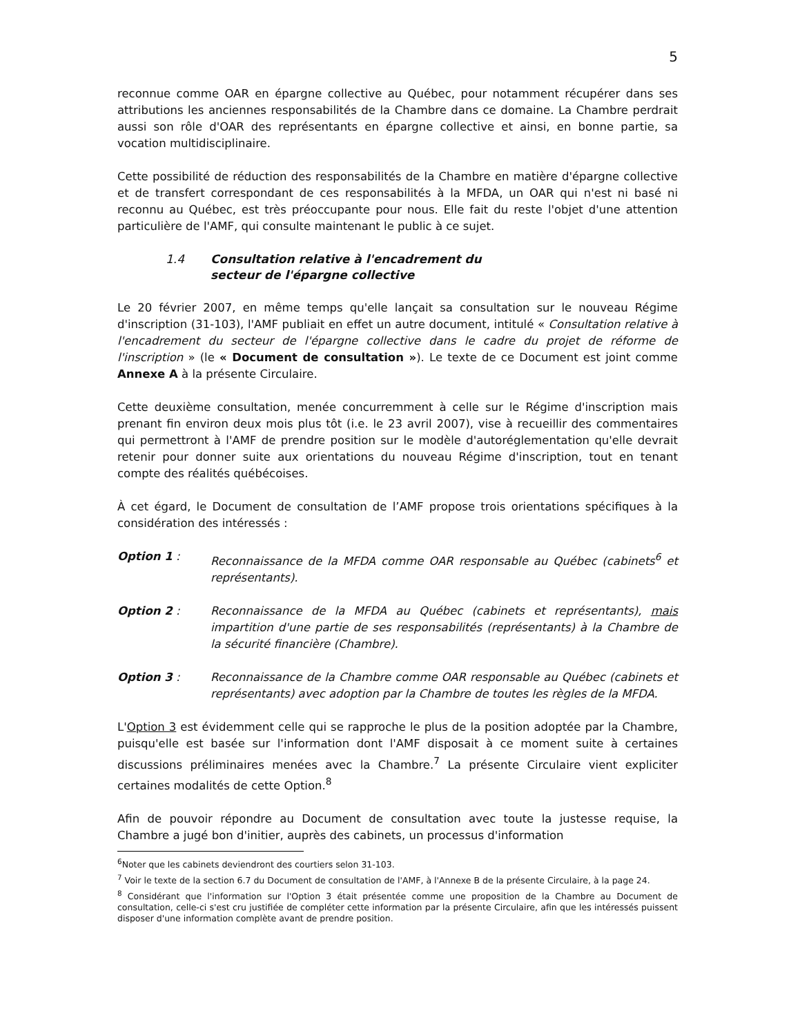5
reconnue comme OAR en épargne collective au Québec, pour notamment récupérer dans ses attributions les anciennes responsabilités de la Chambre dans ce domaine. La Chambre perdrait aussi son rôle d'OAR des représentants en épargne collective et ainsi, en bonne partie, sa vocation multidisciplinaire.
Cette possibilité de réduction des responsabilités de la Chambre en matière d'épargne collective et de transfert correspondant de ces responsabilités à la MFDA, un OAR qui n'est ni basé ni reconnu au Québec, est très préoccupante pour nous. Elle fait du reste l'objet d'une attention particulière de l'AMF, qui consulte maintenant le public à ce sujet.
1.4 Consultation relative à l'encadrement du
secteur de l'épargne collective
Le 20 février 2007, en même temps qu'elle lançait sa consultation sur le nouveau Régime d'inscription (31-103), l'AMF publiait en effet un autre document, intitulé « Consultation relative à l'encadrement du secteur de l'épargne collective dans le cadre du projet de réforme de l'inscription » (le « Document de consultation »). Le texte de ce Document est joint comme Annexe A à la présente Circulaire.
Cette deuxième consultation, menée concurremment à celle sur le Régime d'inscription mais prenant fin environ deux mois plus tôt (i.e. le 23 avril 2007), vise à recueillir des commentaires qui permettront à l'AMF de prendre position sur le modèle d'autoréglementation qu'elle devrait retenir pour donner suite aux orientations du nouveau Régime d'inscription, tout en tenant compte des réalités québécoises.
À cet égard, le Document de consultation de l’AMF propose trois orientations spécifiques à la considération des intéressés :
Option 1 : Reconnaissance de la MFDA comme OAR responsable au Québec (cabinets<sup>6</sup> et représentants).
Option 2 : Reconnaissance de la MFDA au Québec (cabinets et représentants), mais impartition d'une partie de ses responsabilités (représentants) à la Chambre de la sécurité financière (Chambre).
Option 3 : Reconnaissance de la Chambre comme OAR responsable au Québec (cabinets et représentants) avec adoption par la Chambre de toutes les règles de la MFDA.
L'Option 3 est évidemment celle qui se rapproche le plus de la position adoptée par la Chambre, puisqu'elle est basée sur l'information dont l'AMF disposait à ce moment suite à certaines discussions préliminaires menées avec la Chambre.<sup>7</sup> La présente Circulaire vient expliciter certaines modalités de cette Option.<sup>8</sup>
Afin de pouvoir répondre au Document de consultation avec toute la justesse requise, la Chambre a jugé bon d'initier, auprès des cabinets, un processus d'information
<sup>6</sup> Noter que les cabinets deviendront des courtiers selon 31-103.
<sup>7</sup> Voir le texte de la section 6.7 du Document de consultation de l'AMF, à l'Annexe B de la présente Circulaire, à la page 24.
<sup>8</sup> Considérant que l'information sur l'Option 3 était présentée comme une proposition de la Chambre au Document de consultation, celle-ci s'est cru justifiée de compléter cette information par la présente Circulaire, afin que les intéressés puissent disposer d'une information complète avant de prendre position.